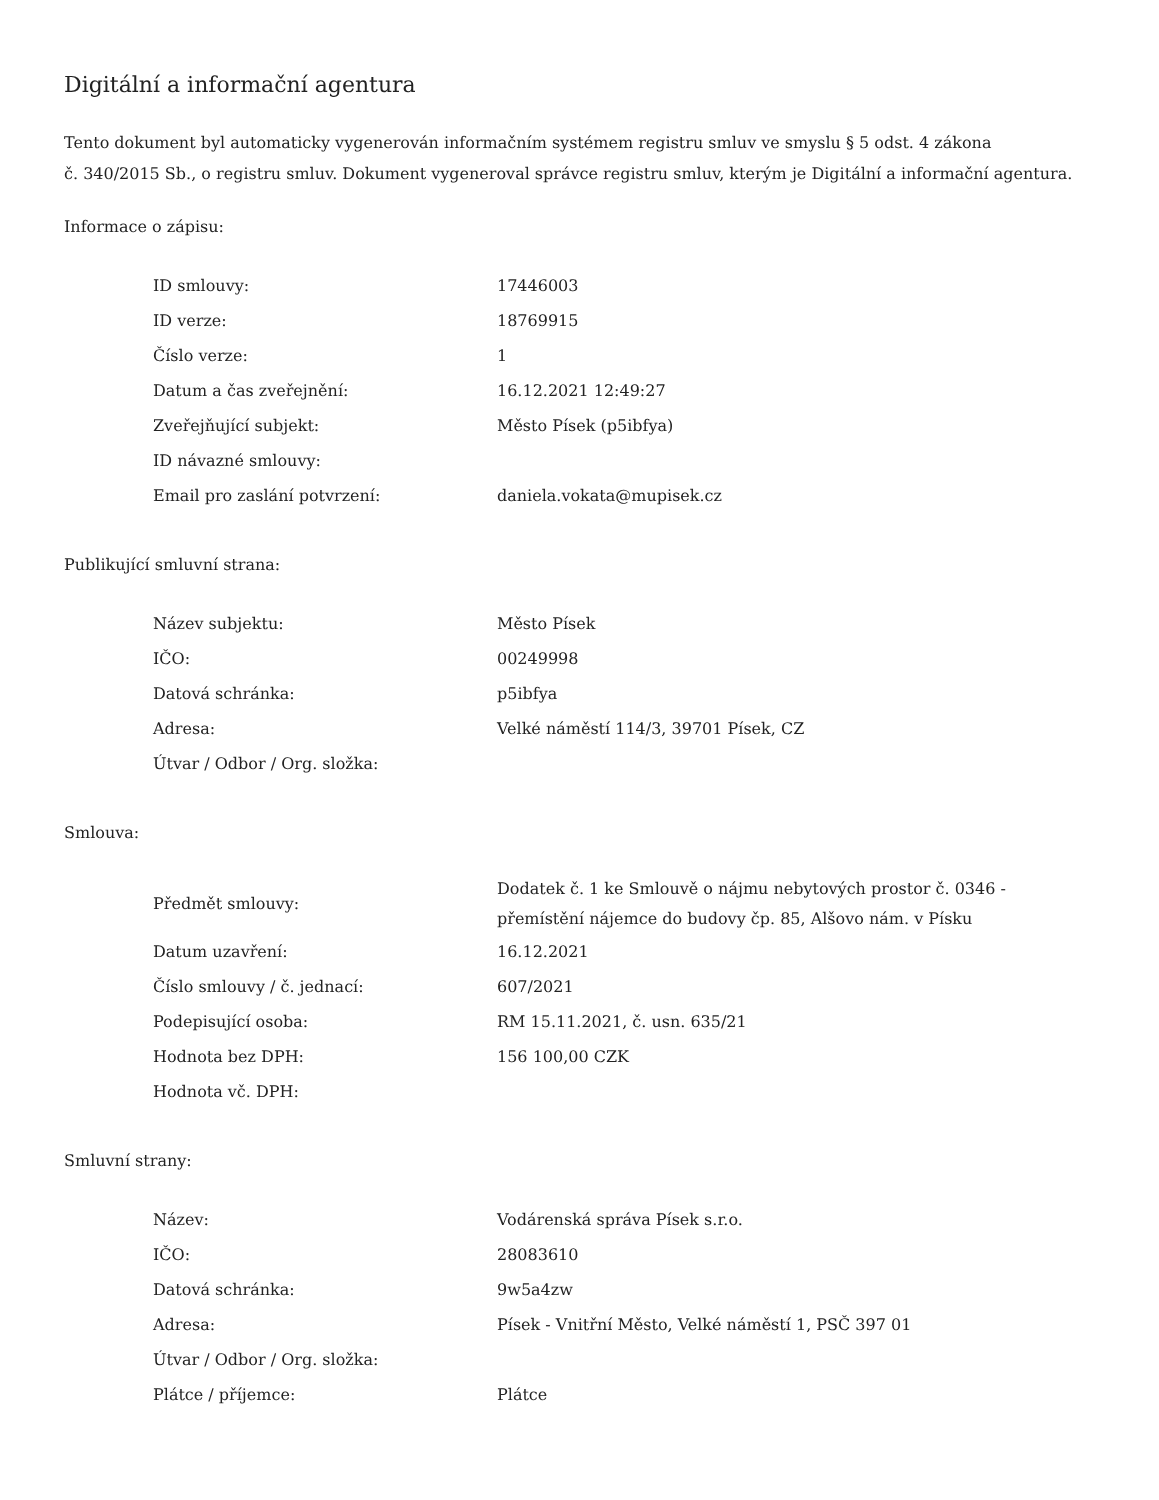Digitální a informační agentura
Tento dokument byl automaticky vygenerován informačním systémem registru smluv ve smyslu § 5 odst. 4 zákona
č. 340/2015 Sb., o registru smluv. Dokument vygeneroval správce registru smluv, kterým je Digitální a informační agentura.
Informace o zápisu:
| ID smlouvy: | 17446003 |
| ID verze: | 18769915 |
| Číslo verze: | 1 |
| Datum a čas zveřejnění: | 16.12.2021 12:49:27 |
| Zveřejňující subjekt: | Město Písek (p5ibfya) |
| ID návazné smlouvy: | |
| Email pro zaslání potvrzení: | daniela.vokata@mupisek.cz |
Publikující smluvní strana:
| Název subjektu: | Město Písek |
| IČO: | 00249998 |
| Datová schránka: | p5ibfya |
| Adresa: | Velké náměstí 114/3, 39701 Písek, CZ |
| Útvar / Odbor / Org. složka: | |
Smlouva:
| Předmět smlouvy: | Dodatek č. 1 ke Smlouvě o nájmu nebytových prostor č. 0346 - přemístění nájemce do budovy čp. 85, Alšovo nám. v Písku |
| Datum uzavření: | 16.12.2021 |
| Číslo smlouvy / č. jednací: | 607/2021 |
| Podepisující osoba: | RM 15.11.2021, č. usn. 635/21 |
| Hodnota bez DPH: | 156 100,00 CZK |
| Hodnota vč. DPH: | |
Smluvní strany:
| Název: | Vodárenská správa Písek s.r.o. |
| IČO: | 28083610 |
| Datová schránka: | 9w5a4zw |
| Adresa: | Písek - Vnitřní Město, Velké náměstí 1, PSČ 397 01 |
| Útvar / Odbor / Org. složka: | |
| Plátce / příjemce: | Plátce |